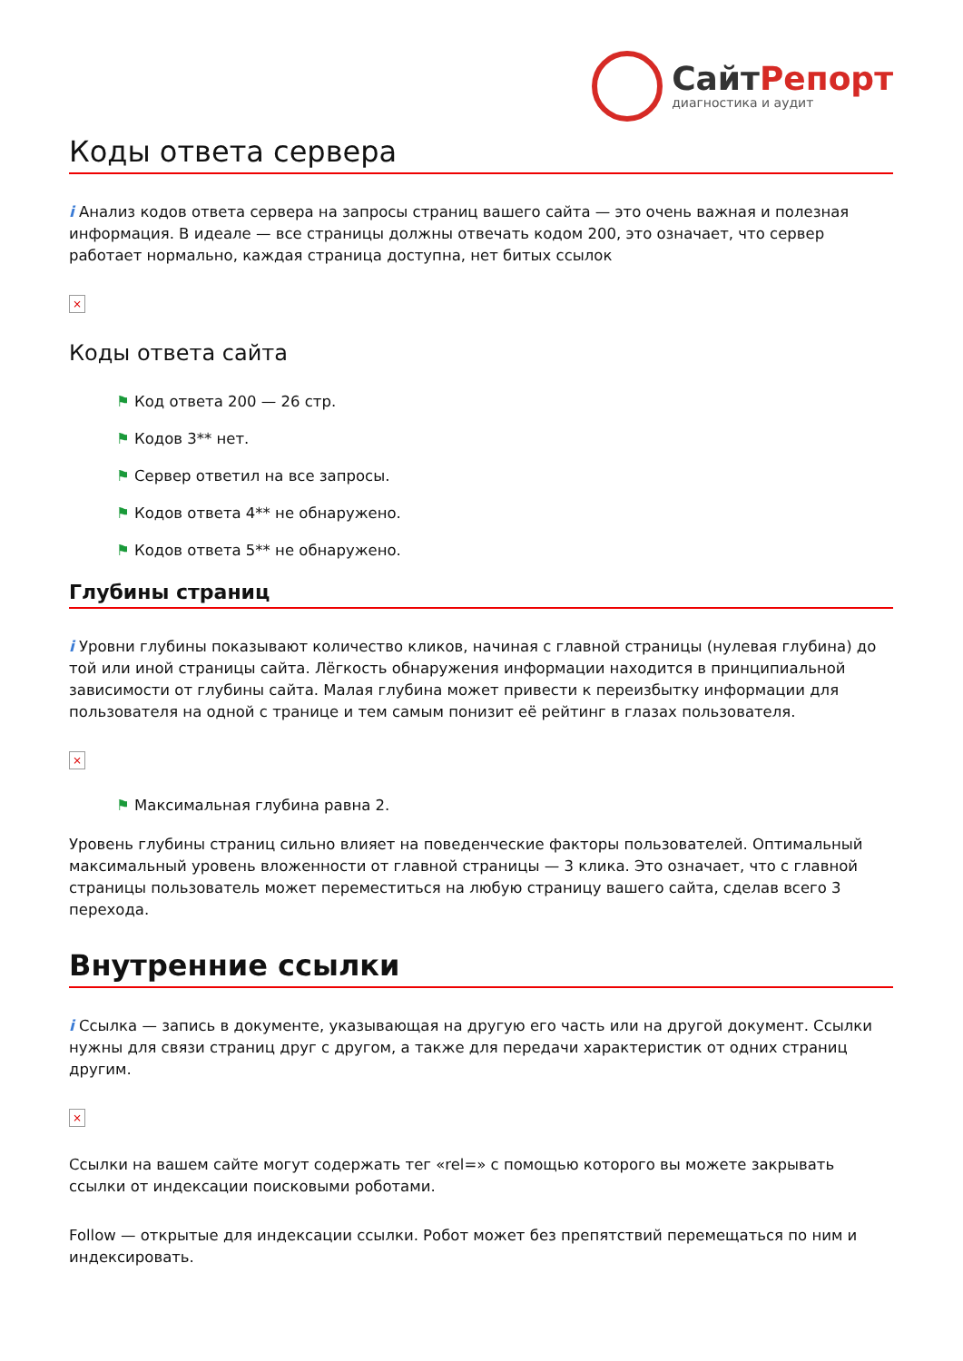СайтРепорт
диагностика и аудит
Коды ответа сервера
i Анализ кодов ответа сервера на запросы страниц вашего сайта — это очень важная и полезная информация. В идеале — все страницы должны отвечать кодом 200, это означает, что сервер работает нормально, каждая страница доступна, нет битых ссылок
×
Коды ответа сайта
⚑ Код ответа 200 — 26 стр.
⚑ Кодов 3** нет.
⚑ Сервер ответил на все запросы.
⚑ Кодов ответа 4** не обнаружено.
⚑ Кодов ответа 5** не обнаружено.
Глубины страниц
i Уровни глубины показывают количество кликов, начиная с главной страницы (нулевая глубина) до той или иной страницы сайта. Лёгкость обнаружения информации находится в принципиальной зависимости от глубины сайта. Малая глубина может привести к переизбытку информации для пользователя на одной с транице и тем самым понизит её рейтинг в глазах пользователя.
×
⚑ Максимальная глубина равна 2.
Уровень глубины страниц сильно влияет на поведенческие факторы пользователей. Оптимальный максимальный уровень вложенности от главной страницы — 3 клика. Это означает, что с главной страницы пользователь может переместиться на любую страницу вашего сайта, сделав всего 3 перехода.
Внутренние ссылки
i Ссылка — запись в документе, указывающая на другую его часть или на другой документ. Ссылки нужны для связи страниц друг с другом, а также для передачи характеристик от одних страниц другим.
×
Ссылки на вашем сайте могут содержать тег «rel=» с помощью которого вы можете закрывать ссылки от индексации поисковыми роботами.
Follow — открытые для индексации ссылки. Робот может без препятствий перемещаться по ним и индексировать.